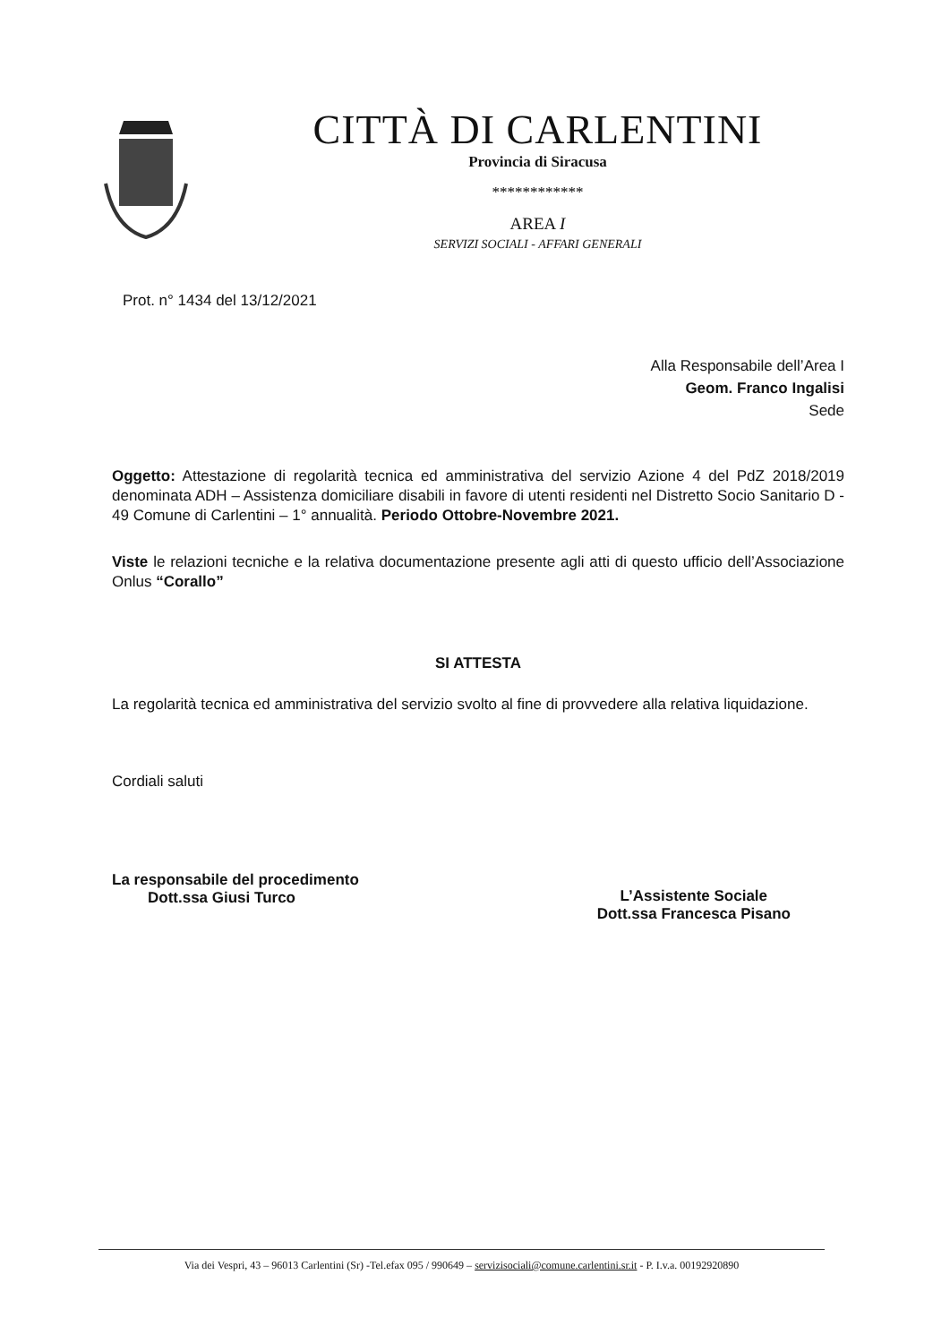CITTÀ DI CARLENTINI
Provincia di Siracusa
************
AREA I
SERVIZI SOCIALI - AFFARI GENERALI
Prot. n° 1434 del 13/12/2021
Alla Responsabile dell’Area I
Geom. Franco Ingalisi
Sede
Oggetto: Attestazione di regolarità tecnica ed amministrativa del servizio Azione 4 del PdZ 2018/2019 denominata ADH – Assistenza domiciliare disabili in favore di utenti residenti nel Distretto Socio Sanitario D - 49 Comune di Carlentini – 1° annualità. Periodo Ottobre-Novembre 2021.
Viste le relazioni tecniche e la relativa documentazione presente agli atti di questo ufficio dell’Associazione Onlus “Corallo”
SI ATTESTA
La regolarità tecnica ed amministrativa del servizio svolto al fine di provvedere alla relativa liquidazione.
Cordiali saluti
La responsabile del procedimento
Dott.ssa Giusi Turco
L’Assistente Sociale
Dott.ssa Francesca Pisano
Via dei Vespri, 43 – 96013 Carlentini (Sr) -Tel.efax 095 / 990649 – servizisociali@comune.carlentini.sr.it - P. I.v.a. 00192920890